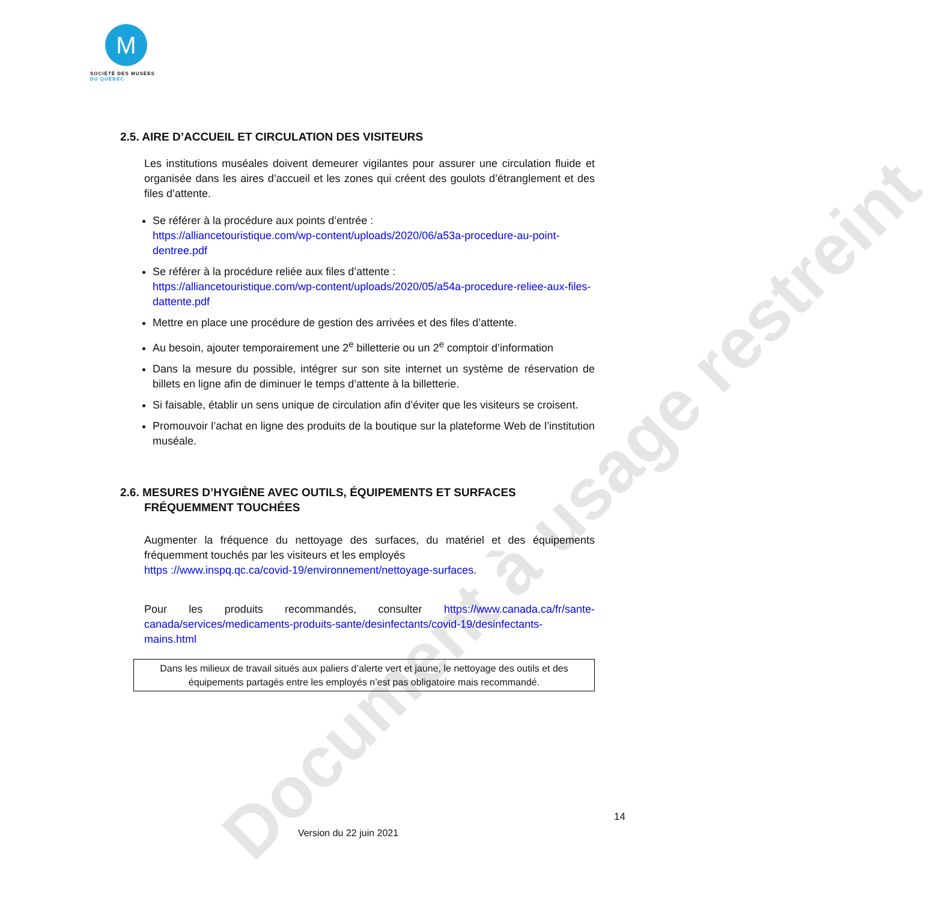Document à usage restreint
M
SOCIÉTÉ DES MUSÉES
DU QUÉBEC
2.5. AIRE D’ACCUEIL ET CIRCULATION DES VISITEURS
Les institutions muséales doivent demeurer vigilantes pour assurer une circulation fluide et organisée dans les aires d’accueil et les zones qui créent des goulots d’étranglement et des files d’attente.
Se référer à la procédure aux points d’entrée :
https://alliancetouristique.com/wp-content/uploads/2020/06/a53a-procedure-au-point-dentree.pdf
Se référer à la procédure reliée aux files d’attente :
https://alliancetouristique.com/wp-content/uploads/2020/05/a54a-procedure-reliee-aux-files-dattente.pdf
Mettre en place une procédure de gestion des arrivées et des files d’attente.
Au besoin, ajouter temporairement une 2<sup>e</sup> billetterie ou un 2<sup>e</sup> comptoir d’information
Dans la mesure du possible, intégrer sur son site internet un système de réservation de billets en ligne afin de diminuer le temps d’attente à la billetterie.
Si faisable, établir un sens unique de circulation afin d’éviter que les visiteurs se croisent.
Promouvoir l’achat en ligne des produits de la boutique sur la plateforme Web de l’institution muséale.
2.6. MESURES D’HYGIÈNE AVEC OUTILS, ÉQUIPEMENTS ET SURFACES
FRÉQUEMMENT TOUCHÉES
Augmenter la fréquence du nettoyage des surfaces, du matériel et des équipements fréquemment touchés par les visiteurs et les employés
https ://www.inspq.qc.ca/covid-19/environnement/nettoyage-surfaces.
Pour les produits recommandés, consulter https://www.canada.ca/fr/sante-canada/services/medicaments-produits-sante/desinfectants/covid-19/desinfectants-mains.html
Dans les milieux de travail situés aux paliers d’alerte vert et jaune, le nettoyage des outils et des équipements partagés entre les employés n’est pas obligatoire mais recommandé.
14
Version du 22 juin 2021